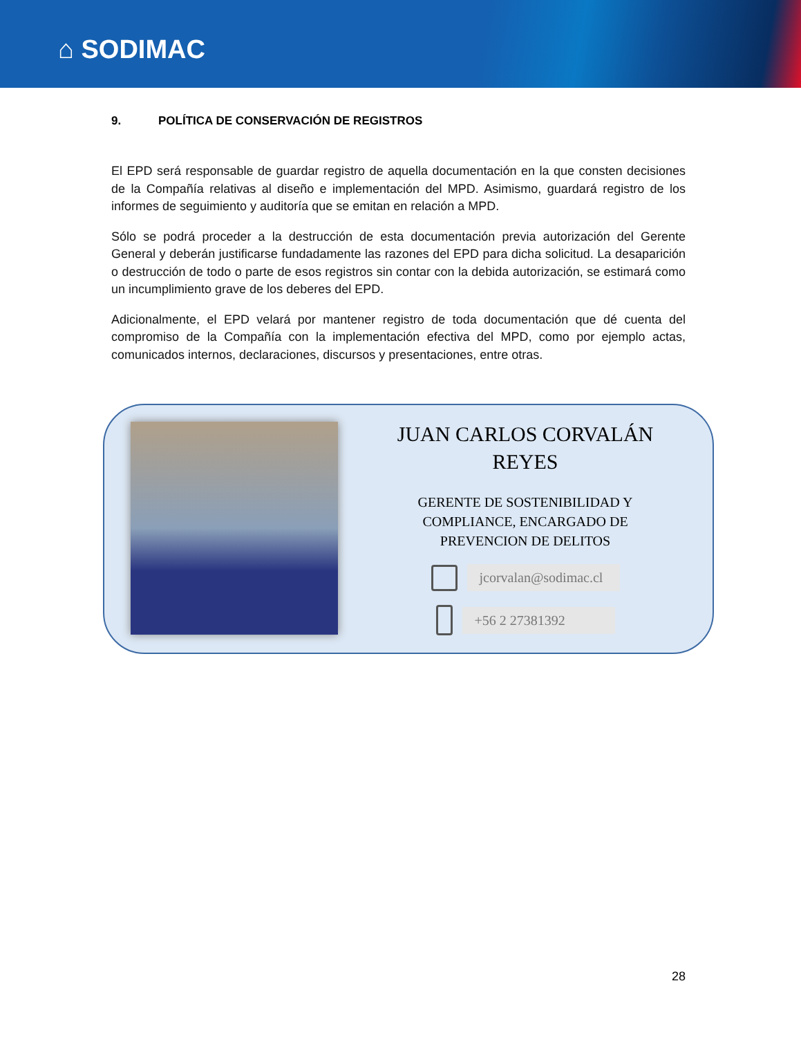⌂ SODIMAC
9. POLÍTICA DE CONSERVACIÓN DE REGISTROS
El EPD será responsable de guardar registro de aquella documentación en la que consten decisiones de la Compañía relativas al diseño e implementación del MPD. Asimismo, guardará registro de los informes de seguimiento y auditoría que se emitan en relación a MPD.
Sólo se podrá proceder a la destrucción de esta documentación previa autorización del Gerente General y deberán justificarse fundadamente las razones del EPD para dicha solicitud. La desaparición o destrucción de todo o parte de esos registros sin contar con la debida autorización, se estimará como un incumplimiento grave de los deberes del EPD.
Adicionalmente, el EPD velará por mantener registro de toda documentación que dé cuenta del compromiso de la Compañía con la implementación efectiva del MPD, como por ejemplo actas, comunicados internos, declaraciones, discursos y presentaciones, entre otras.
JUAN CARLOS CORVALÁN
REYES
GERENTE DE SOSTENIBILIDAD Y
COMPLIANCE, ENCARGADO DE
PREVENCION DE DELITOS
jcorvalan@sodimac.cl
+56 2 27381392
28